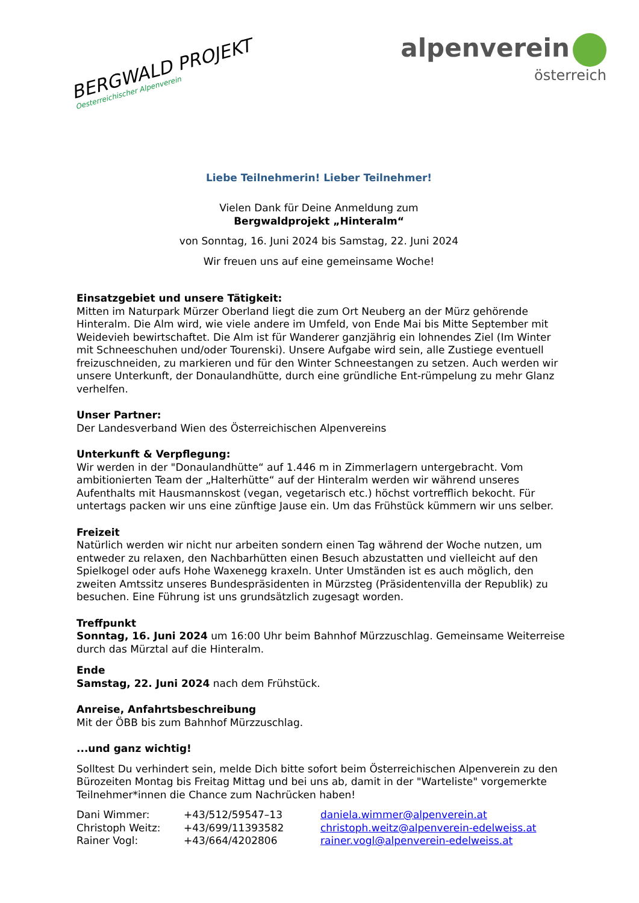BERGWALD PROJEKT
Oesterreichischer Alpenverein
alpenverein
österreich
Liebe Teilnehmerin! Lieber Teilnehmer!
Vielen Dank für Deine Anmeldung zum
Bergwaldprojekt „Hinteralm“
von Sonntag, 16. Juni 2024 bis Samstag, 22. Juni 2024
Wir freuen uns auf eine gemeinsame Woche!
Einsatzgebiet und unsere Tätigkeit:
Mitten im Naturpark Mürzer Oberland liegt die zum Ort Neuberg an der Mürz gehörende Hinteralm. Die Alm wird, wie viele andere im Umfeld, von Ende Mai bis Mitte September mit Weidevieh bewirtschaftet. Die Alm ist für Wanderer ganzjährig ein lohnendes Ziel (Im Winter mit Schneeschuhen und/oder Tourenski). Unsere Aufgabe wird sein, alle Zustiege eventuell freizuschneiden, zu markieren und für den Winter Schneestangen zu setzen. Auch werden wir unsere Unterkunft, der Donaulandhütte, durch eine gründliche Ent-rümpelung zu mehr Glanz verhelfen.
Unser Partner:
Der Landesverband Wien des Österreichischen Alpenvereins
Unterkunft & Verpflegung:
Wir werden in der "Donaulandhütte“ auf 1.446 m in Zimmerlagern untergebracht. Vom ambitionierten Team der „Halterhütte“ auf der Hinteralm werden wir während unseres Aufenthalts mit Hausmannskost (vegan, vegetarisch etc.) höchst vortrefflich bekocht. Für untertags packen wir uns eine zünftige Jause ein. Um das Frühstück kümmern wir uns selber.
Freizeit
Natürlich werden wir nicht nur arbeiten sondern einen Tag während der Woche nutzen, um entweder zu relaxen, den Nachbarhütten einen Besuch abzustatten und vielleicht auf den Spielkogel oder aufs Hohe Waxenegg kraxeln. Unter Umständen ist es auch möglich, den zweiten Amtssitz unseres Bundespräsidenten in Mürzsteg (Präsidentenvilla der Republik) zu besuchen. Eine Führung ist uns grundsätzlich zugesagt worden.
Treffpunkt
Sonntag, 16. Juni 2024 um 16:00 Uhr beim Bahnhof Mürzzuschlag. Gemeinsame Weiterreise durch das Mürztal auf die Hinteralm.
Ende
Samstag, 22. Juni 2024 nach dem Frühstück.
Anreise, Anfahrtsbeschreibung
Mit der ÖBB bis zum Bahnhof Mürzzuschlag.
...und ganz wichtig!
Solltest Du verhindert sein, melde Dich bitte sofort beim Österreichischen Alpenverein zu den Bürozeiten Montag bis Freitag Mittag und bei uns ab, damit in der "Warteliste" vorgemerkte Teilnehmer*innen die Chance zum Nachrücken haben!
| Dani Wimmer: | +43/512/59547–13 | daniela.wimmer@alpenverein.at |
| Christoph Weitz: | +43/699/11393582 | christoph.weitz@alpenverein-edelweiss.at |
| Rainer Vogl: | +43/664/4202806 | rainer.vogl@alpenverein-edelweiss.at |